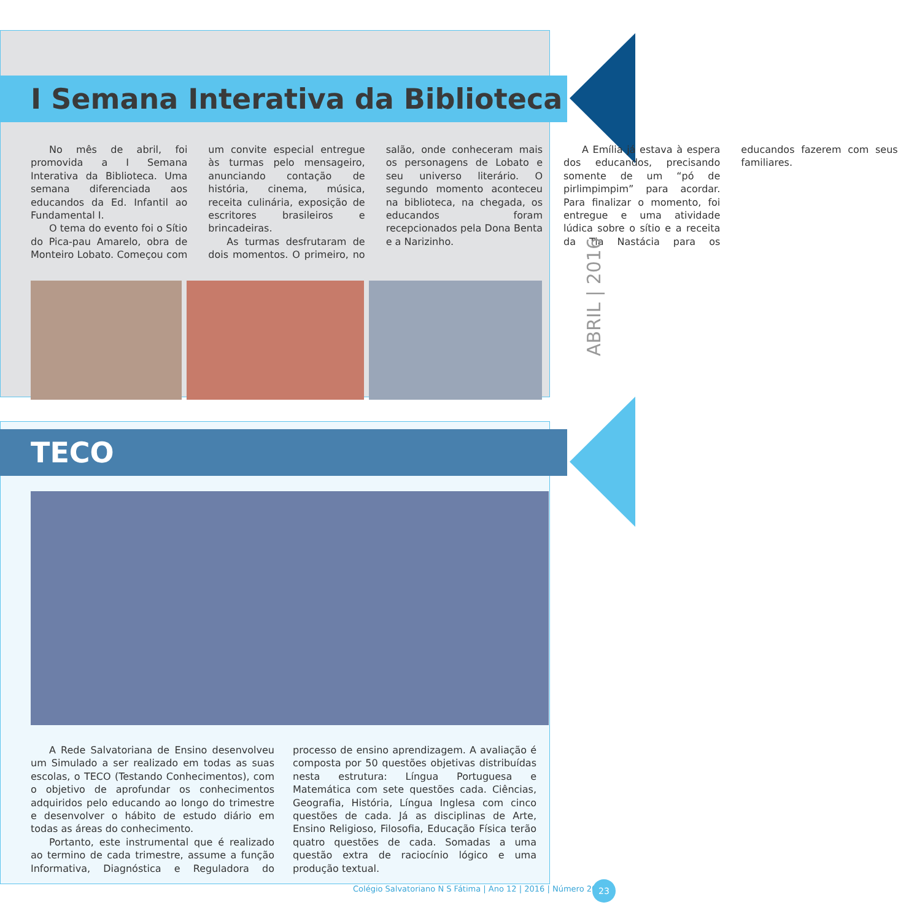I Semana Interativa da Biblioteca
No mês de abril, foi promovida a I Semana Interativa da Biblioteca. Uma semana diferenciada aos educandos da Ed. Infantil ao Fundamental I.
O tema do evento foi o Sítio do Pica-pau Amarelo, obra de Monteiro Lobato. Começou com um convite especial entregue às turmas pelo mensageiro, anunciando contação de história, cinema, música, receita culinária, exposição de escritores brasileiros e brincadeiras.
As turmas desfrutaram de dois momentos. O primeiro, no salão, onde conheceram mais os personagens de Lobato e seu universo literário. O segundo momento aconteceu na biblioteca, na chegada, os educandos foram recepcionados pela Dona Benta e a Narizinho.
A Emília já estava à espera dos educandos, precisando somente de um “pó de pirlimpimpim” para acordar. Para finalizar o momento, foi entregue e uma atividade lúdica sobre o sítio e a receita da Tia Nastácia para os educandos fazerem com seus familiares.
TECO
A Rede Salvatoriana de Ensino desenvolveu um Simulado a ser realizado em todas as suas escolas, o TECO (Testando Conhecimentos), com o objetivo de aprofundar os conhecimentos adquiridos pelo educando ao longo do trimestre e desenvolver o hábito de estudo diário em todas as áreas do conhecimento.
Portanto, este instrumental que é realizado ao termino de cada trimestre, assume a função Informativa, Diagnóstica e Reguladora do processo de ensino aprendizagem. A avaliação é composta por 50 questões objetivas distribuídas nesta estrutura: Língua Portuguesa e Matemática com sete questões cada. Ciências, Geografia, História, Língua Inglesa com cinco questões de cada. Já as disciplinas de Arte, Ensino Religioso, Filosofia, Educação Física terão quatro questões de cada. Somadas a uma questão extra de raciocínio lógico e uma produção textual.
ABRIL | 2016
Colégio Salvatoriano N S Fátima | Ano 12 | 2016 | Número 20
23